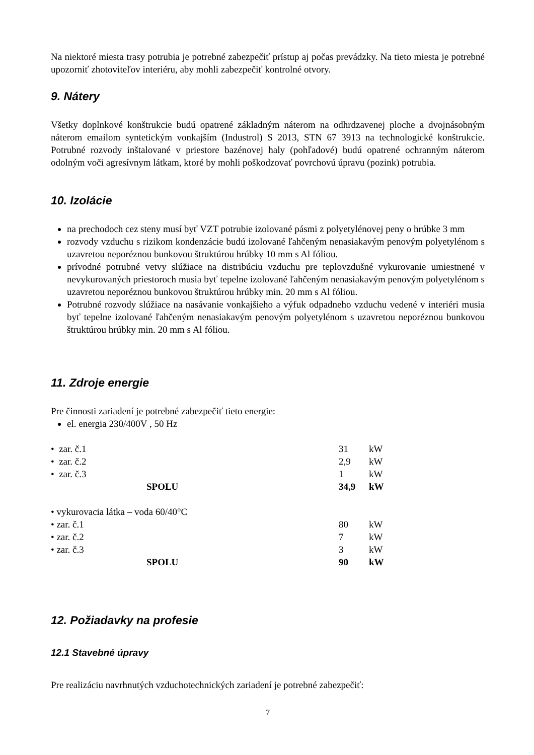Na niektoré miesta trasy potrubia je potrebné zabezpečiť prístup aj počas prevádzky. Na tieto miesta je potrebné upozorniť zhotoviteľov interiéru, aby mohli zabezpečiť kontrolné otvory.
9. Nátery
Všetky doplnkové konštrukcie budú opatrené základným náterom na odhrdzavenej ploche a dvojnásobným náterom emailom syntetickým vonkajším (Industrol) S 2013, STN 67 3913 na technologické konštrukcie. Potrubné rozvody inštalované v priestore bazénovej haly (pohľadové) budú opatrené ochranným náterom odolným voči agresívnym látkam, ktoré by mohli poškodzovať povrchovú úpravu (pozink) potrubia.
10. Izolácie
na prechodoch cez steny musí byť VZT potrubie izolované pásmi z polyetylénovej peny o hrúbke 3 mm
rozvody vzduchu s rizikom kondenzácie budú izolované ľahčeným nenasiakavým penovým polyetylénom s uzavretou neporéznou bunkovou štruktúrou hrúbky 10 mm s Al fóliou.
prívodné potrubné vetvy slúžiace na distribúciu vzduchu pre teplovzdušné vykurovanie umiestnené v nevykurovaných priestoroch musia byť tepelne izolované ľahčeným nenasiakavým penovým polyetylénom s uzavretou neporéznou bunkovou štruktúrou hrúbky min. 20 mm s Al fóliou.
Potrubné rozvody slúžiace na nasávanie vonkajšieho a výfuk odpadneho vzduchu vedené v interiéri musia byť tepelne izolované ľahčeným nenasiakavým penovým polyetylénom s uzavretou neporéznou bunkovou štruktúrou hrúbky min. 20 mm s Al fóliou.
11. Zdroje energie
Pre činnosti zariadení je potrebné zabezpečiť tieto energie:
el. energia 230/400V , 50 Hz
| • zar. č.1 | 31 | kW |
| • zar. č.2 | 2,9 | kW |
| • zar. č.3 | 1 | kW |
| SPOLU | 34,9 | kW |
| • vykurovacia látka – voda 60/40°C | | |
| • zar. č.1 | 80 | kW |
| • zar. č.2 | 7 | kW |
| • zar. č.3 | 3 | kW |
| SPOLU | 90 | kW |
12. Požiadavky na profesie
12.1 Stavebné úpravy
Pre realizáciu navrhnutých vzduchotechnických zariadení je potrebné zabezpečiť:
7